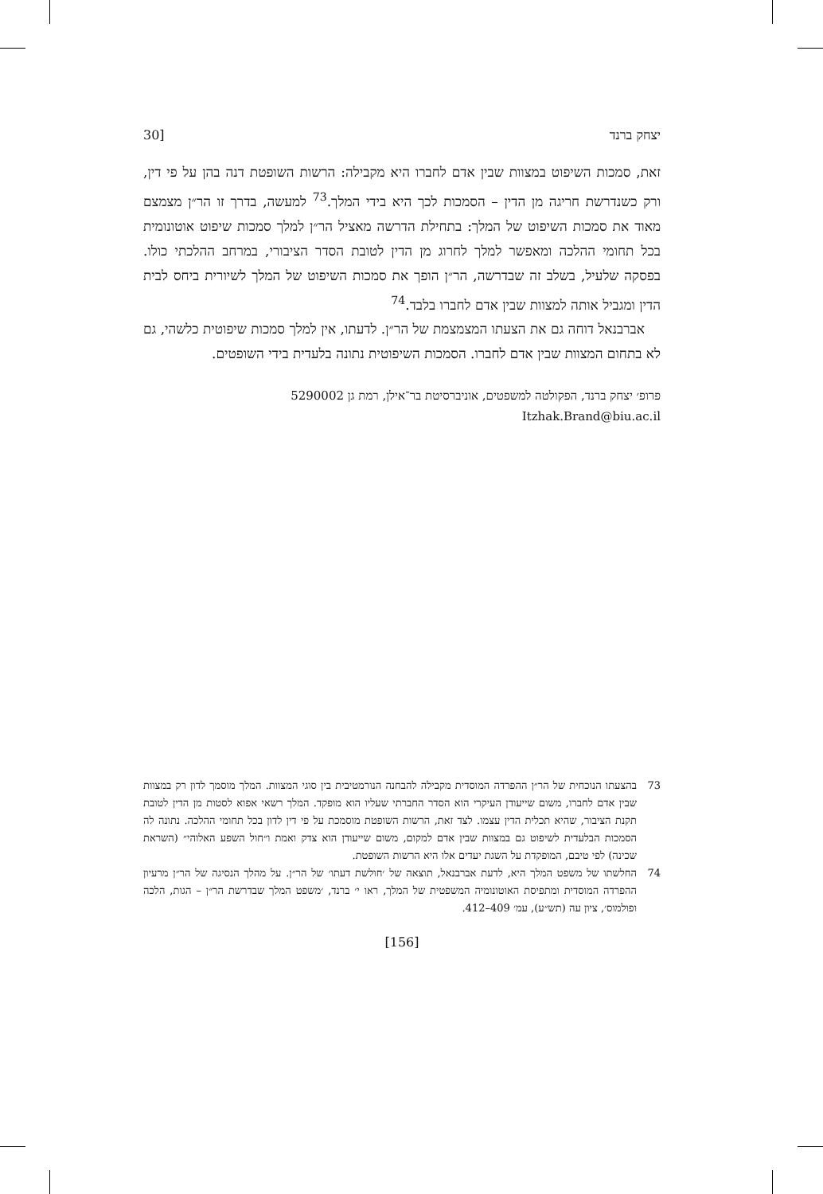יצחק ברנד [30
זאת, סמכות השיפוט במצוות שבין אדם לחברו היא מקבילה: הרשות השופטת דנה בהן על פי דין, ורק כשנדרשת חריגה מן הדין – הסמכות לכך היא בידי המלך.<sup>73</sup> למעשה, בדרך זו הר״ן מצמצם מאוד את סמכות השיפוט של המלך: בתחילת הדרשה מאציל הר״ן למלך סמכות שיפוט אוטונומית בכל תחומי ההלכה ומאפשר למלך לחרוג מן הדין לטובת הסדר הציבורי, במרחב ההלכתי כולו. בפסקה שלעיל, בשלב זה שבדרשה, הר״ן הופך את סמכות השיפוט של המלך לשיורית ביחס לבית הדין ומגביל אותה למצוות שבין אדם לחברו בלבד.<sup>74</sup>
אברבנאל דוחה גם את הצעתו המצמצמת של הר״ן. לדעתו, אין למלך סמכות שיפוטית כלשהי, גם לא בתחום המצוות שבין אדם לחברו. הסמכות השיפוטית נתונה בלעדית בידי השופטים.
פרופ׳ יצחק ברנד, הפקולטה למשפטים, אוניברסיטת בר־אילן, רמת גן 5290002
Itzhak.Brand@biu.ac.il
73 בהצעתו הנוכחית של הר״ן ההפרדה המוסדית מקבילה להבחנה הנורמטיבית בין סוגי המצוות. המלך מוסמך לדון רק במצוות שבין אדם לחברו, משום שייעודן העיקרי הוא הסדר החברתי שעליו הוא מופקד. המלך רשאי אפוא לסטות מן הדין לטובת תקנת הציבור, שהיא תכלית הדין עצמו. לצד זאת, הרשות השופטת מוסמכת על פי דין לדון בכל תחומי ההלכה. נתונה לה הסמכות הבלעדית לשיפוט גם במצוות שבין אדם למקום, משום שייעודן הוא צדק ואמת ו״חול השפע האלוהי״ (השראת שכינה) לפי טיבם, המופקדת על השגת יעדים אלו היא הרשות השופטת.
74 החלשתו של משפט המלך היא, לדעת אברבנאל, תוצאה של ׳חולשת דעתו׳ של הר״ן. על מהלך הנסיגה של הר״ן מרעיון ההפרדה המוסדית ומתפיסת האוטונומיה המשפטית של המלך, ראו י׳ ברנד, ׳משפט המלך שבדרשת הר״ן – הגות, הלכה ופולמוס׳, ציון עה (תש״ע), עמ׳ 409–412.
[156]